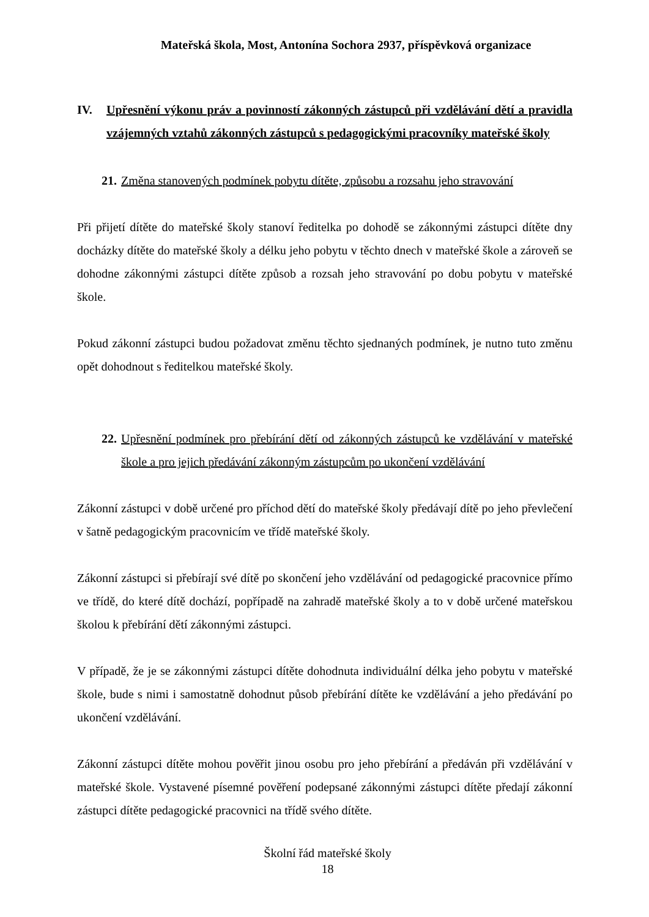Mateřská škola, Most, Antonína Sochora 2937, příspěvková organizace
IV. Upřesnění výkonu práv a povinností zákonných zástupců při vzdělávání dětí a pravidla vzájemných vztahů zákonných zástupců s pedagogickými pracovníky mateřské školy
21. Změna stanovených podmínek pobytu dítěte, způsobu a rozsahu jeho stravování
Při přijetí dítěte do mateřské školy stanoví ředitelka po dohodě se zákonnými zástupci dítěte dny docházky dítěte do mateřské školy a délku jeho pobytu v těchto dnech v mateřské škole a zároveň se dohodne zákonnými zástupci dítěte způsob a rozsah jeho stravování po dobu pobytu v mateřské škole.
Pokud zákonní zástupci budou požadovat změnu těchto sjednaných podmínek, je nutno tuto změnu opět dohodnout s ředitelkou mateřské školy.
22. Upřesnění podmínek pro přebírání dětí od zákonných zástupců ke vzdělávání v mateřské škole a pro jejich předávání zákonným zástupcům po ukončení vzdělávání
Zákonní zástupci v době určené pro příchod dětí do mateřské školy předávají dítě po jeho převlečení v šatně pedagogickým pracovnicím ve třídě mateřské školy.
Zákonní zástupci si přebírají své dítě po skončení jeho vzdělávání od pedagogické pracovnice přímo ve třídě, do které dítě dochází, popřípadě na zahradě mateřské školy a to v době určené mateřskou školou k přebírání dětí zákonnými zástupci.
V případě, že je se zákonnými zástupci dítěte dohodnuta individuální délka jeho pobytu v mateřské škole, bude s nimi i samostatně dohodnut působ přebírání dítěte ke vzdělávání a jeho předávání po ukončení vzdělávání.
Zákonní zástupci dítěte mohou pověřit jinou osobu pro jeho přebírání a předáván při vzdělávání v mateřské škole. Vystavené písemné pověření podepsané zákonnými zástupci dítěte předají zákonní zástupci dítěte pedagogické pracovnici na třídě svého dítěte.
Školní řád mateřské školy
18